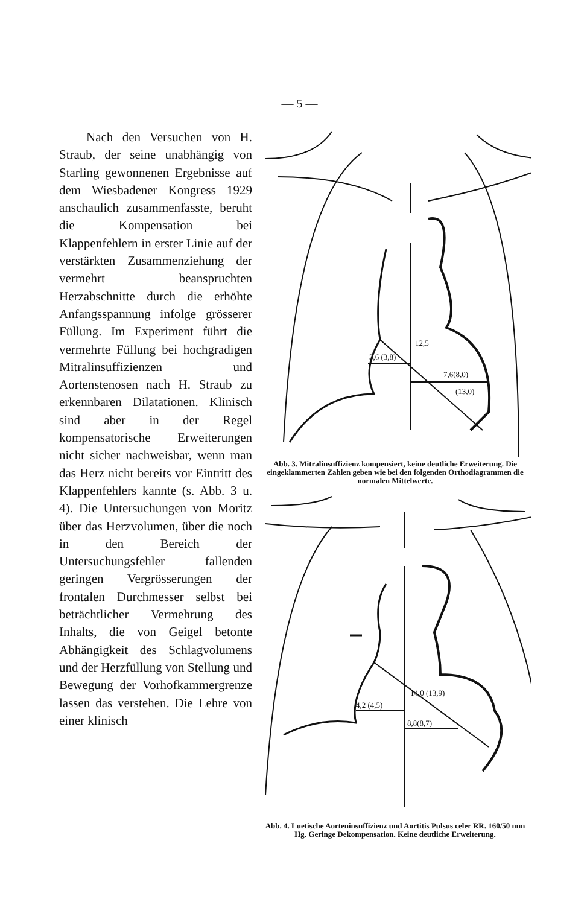— 5 —
Nach den Versuchen von H. Straub, der seine unabhängig von Starling gewonnenen Ergebnisse auf dem Wiesbadener Kongress 1929 anschaulich zusammenfasste, beruht die Kompensation bei Klappenfehlern in erster Linie auf der verstärkten Zusammenziehung der vermehrt beanspruchten Herzabschnitte durch die erhöhte Anfangsspannung infolge grösserer Füllung. Im Experiment führt die vermehrte Füllung bei hochgradigen Mitralinsuffizienzen und Aortenstenosen nach H. Straub zu erkennbaren Dilatationen. Klinisch sind aber in der Regel kompensatorische Erweiterungen nicht sicher nachweisbar, wenn man das Herz nicht bereits vor Eintritt des Klappenfehlers kannte (s. Abb. 3 u. 4). Die Untersuchungen von Moritz über das Herzvolumen, über die noch in den Bereich der Untersuchungsfehler fallenden geringen Vergrösserungen der frontalen Durchmesser selbst bei beträchtlicher Vermehrung des Inhalts, die von Geigel betonte Abhängigkeit des Schlagvolumens und der Herzfüllung von Stellung und Bewegung der Vorhofkammergrenze lassen das verstehen. Die Lehre von einer klinisch
3,6 (3,8)
7,6(8,0)
12,5
(13,0)
Abb. 3. Mitralinsuffizienz kompensiert, keine deutliche Erweiterung. Die eingeklammerten Zahlen geben wie bei den folgenden Orthodiagrammen die normalen Mittelwerte.
4,2 (4,5)
8,8(8,7)
14,0 (13,9)
Abb. 4. Luetische Aorteninsuffizienz und Aortitis Pulsus celer RR. 160/50 mm Hg. Geringe Dekompensation. Keine deutliche Erweiterung.